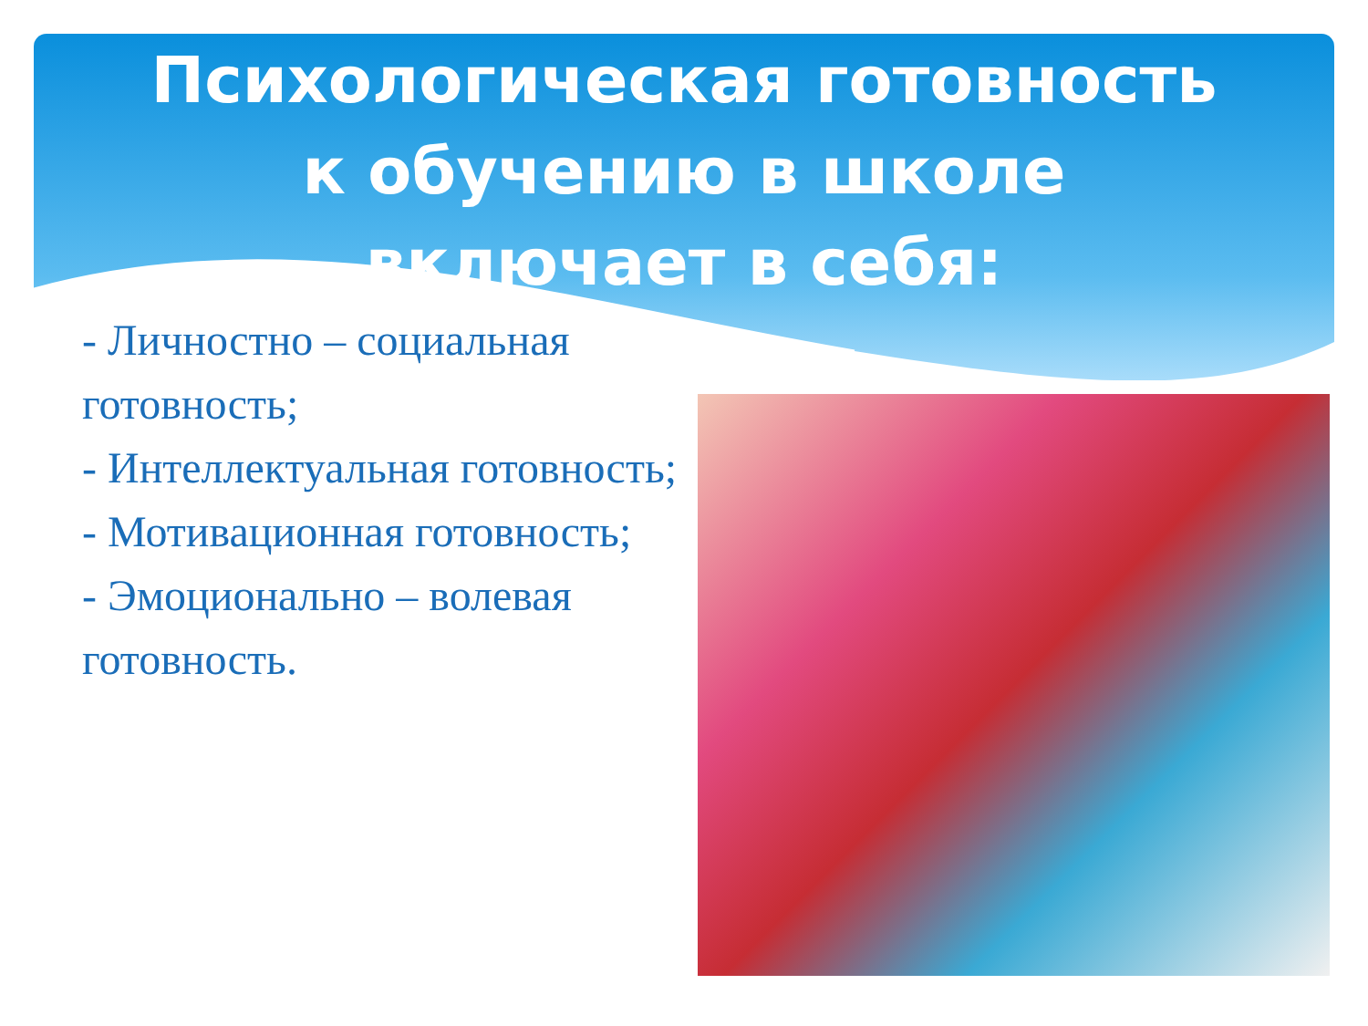Психологическая готовность к обучению в школе включает в себя:
- Личностно – социальная готовность;
- Интеллектуальная готовность;
- Мотивационная готовность;
- Эмоционально – волевая готовность.